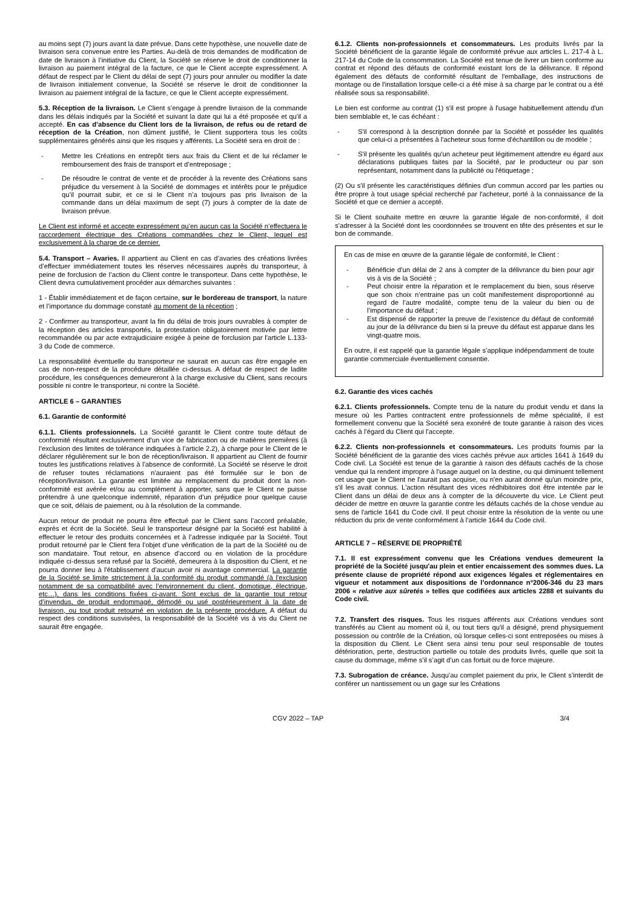au moins sept (7) jours avant la date prévue. Dans cette hypothèse, une nouvelle date de livraison sera convenue entre les Parties. Au-delà de trois demandes de modification de date de livraison à l’initiative du Client, la Société se réserve le droit de conditionner la livraison au paiement intégral de la facture, ce que le Client accepte expressément. A défaut de respect par le Client du délai de sept (7) jours pour annuler ou modifier la date de livraison initialement convenue, la Société se réserve le droit de conditionner la livraison au paiement intégral de la facture, ce que le Client accepte expressément.
5.3. Réception de la livraison. Le Client s’engage à prendre livraison de la commande dans les délais indiqués par la Société et suivant la date qui lui a été proposée et qu’il a accepté. En cas d’absence du Client lors de la livraison, de refus ou de retard de réception de la Création, non dûment justifié, le Client supportera tous les coûts supplémentaires générés ainsi que les risques y afférents. La Société sera en droit de :
- Mettre les Créations en entrepôt tiers aux frais du Client et de lui réclamer le remboursement des frais de transport et d’entreposage ;
- De résoudre le contrat de vente et de procéder à la revente des Créations sans préjudice du versement à la Société de dommages et intérêts pour le préjudice qu’il pourrait subir, et ce si le Client n’a toujours pas pris livraison de la commande dans un délai maximum de sept (7) jours à compter de la date de livraison prévue.
Le Client est informé et accepte expressément qu’en aucun cas la Société n’effectuera le raccordement électrique des Créations commandées chez le Client, lequel est exclusivement à la charge de ce dernier.
5.4. Transport – Avaries. Il appartient au Client en cas d’avaries des créations livrées d’effectuer immédiatement toutes les réserves nécessaires auprès du transporteur, à peine de forclusion de l’action du Client contre le transporteur. Dans cette hypothèse, le Client devra cumulativement procéder aux démarches suivantes :
1 - Établir immédiatement et de façon certaine, sur le bordereau de transport, la nature et l’importance du dommage constaté au moment de la réception ;
2 - Confirmer au transporteur, avant la fin du délai de trois jours ouvrables à compter de la réception des articles transportés, la protestation obligatoirement motivée par lettre recommandée ou par acte extrajudiciaire exigée à peine de forclusion par l'article L.133-3 du Code de commerce.
La responsabilité éventuelle du transporteur ne saurait en aucun cas être engagée en cas de non-respect de la procédure détaillée ci-dessus. A défaut de respect de ladite procédure, les conséquences demeureront à la charge exclusive du Client, sans recours possible ni contre le transporteur, ni contre la Société.
ARTICLE 6 – GARANTIES
6.1. Garantie de conformité
6.1.1. Clients professionnels. La Société garantit le Client contre toute défaut de conformité résultant exclusivement d’un vice de fabrication ou de matières premières (à l’exclusion des limites de tolérance indiquées à l’article 2.2), à charge pour le Client de le déclarer régulièrement sur le bon de réception/livraison. Il appartient au Client de fournir toutes les justifications relatives à l’absence de conformité. La Société se réserve le droit de refuser toutes réclamations n’auraient pas été formulée sur le bon de réception/livraison. La garantie est limitée au remplacement du produit dont la non-conformité est avérée et/ou au complément à apporter, sans que le Client ne puisse prétendre à une quelconque indemnité, réparation d’un préjudice pour quelque cause que ce soit, délais de paiement, ou à la résolution de la commande.
Aucun retour de produit ne pourra être effectué par le Client sans l’accord préalable, exprès et écrit de la Société. Seul le transporteur désigné par la Société est habilité à effectuer le retour des produits concernées et à l’adresse indiquée par la Société. Tout produit retourné par le Client fera l’objet d’une vérification de la part de la Société ou de son mandataire. Tout retour, en absence d’accord ou en violation de la procédure indiquée ci-dessus sera refusé par la Société, demeurera à la disposition du Client, et ne pourra donner lieu à l'établissement d’aucun avoir ni avantage commercial. La garantie de la Société se limite strictement à la conformité du produit commandé (à l’exclusion notamment de sa compatibilité avec l’environnement du client, domotique, électrique, etc…), dans les conditions fixées ci-avant. Sont exclus de la garantie tout retour d’invendus, de produit endommagé, démodé ou usé postérieurement à la date de livraison, ou tout produit retourné en violation de la présente procédure. A défaut du respect des conditions susvisées, la responsabilité de la Société vis à vis du Client ne saurait être engagée.
6.1.2. Clients non-professionnels et consommateurs. Les produits livrés par la Société bénéficient de la garantie légale de conformité prévue aux articles L. 217-4 à L. 217-14 du Code de la consommation. La Société est tenue de livrer un bien conforme au contrat et répond des défauts de conformité existant lors de la délivrance. Il répond également des défauts de conformité résultant de l'emballage, des instructions de montage ou de l'installation lorsque celle-ci a été mise à sa charge par le contrat ou a été réalisée sous sa responsabilité.
Le bien est conforme au contrat (1) s'il est propre à l'usage habituellement attendu d'un bien semblable et, le cas échéant :
- S'il correspond à la description donnée par la Société et posséder les qualités que celui-ci a présentées à l'acheteur sous forme d'échantillon ou de modèle ;
- S'il présente les qualités qu'un acheteur peut légitimement attendre eu égard aux déclarations publiques faites par la Société, par le producteur ou par son représentant, notamment dans la publicité ou l'étiquetage ;
(2) Ou s'il présente les caractéristiques définies d'un commun accord par les parties ou être propre à tout usage spécial recherché par l'acheteur, porté à la connaissance de la Société et que ce dernier a accepté.
Si le Client souhaite mettre en œuvre la garantie légale de non-conformité, il doit s’adresser à la Société dont les coordonnées se trouvent en tête des présentes et sur le bon de commande.
En cas de mise en œuvre de la garantie légale de conformité, le Client :
- Bénéficie d’un délai de 2 ans à compter de la délivrance du bien pour agir vis à vis de la Société ;
- Peut choisir entre la réparation et le remplacement du bien, sous réserve que son choix n’entraine pas un coût manifestement disproportionné au regard de l’autre modalité, compte tenu de la valeur du bien ou de l’importance du défaut ;
- Est dispensé de rapporter la preuve de l’existence du défaut de conformité au jour de la délivrance du bien si la preuve du défaut est apparue dans les vingt-quatre mois.
En outre, il est rappelé que la garantie légale s’applique indépendamment de toute garantie commerciale éventuellement consentie.
6.2. Garantie des vices cachés
6.2.1. Clients professionnels. Compte tenu de la nature du produit vendu et dans la mesure où les Parties contractent entre professionnels de même spécialité, il est formellement convenu que la Société sera exonéré de toute garantie à raison des vices cachés à l’égard du Client qui l’accepte.
6.2.2. Clients non-professionnels et consommateurs. Les produits fournis par la Société bénéficient de la garantie des vices cachés prévue aux articles 1641 à 1649 du Code civil. La Société est tenue de la garantie à raison des défauts cachés de la chose vendue qui la rendent impropre à l'usage auquel on la destine, ou qui diminuent tellement cet usage que le Client ne l'aurait pas acquise, ou n'en aurait donné qu'un moindre prix, s'il les avait connus. L'action résultant des vices rédhibitoires doit être intentée par le Client dans un délai de deux ans à compter de la découverte du vice. Le Client peut décider de mettre en œuvre la garantie contre les défauts cachés de la chose vendue au sens de l'article 1641 du Code civil. Il peut choisir entre la résolution de la vente ou une réduction du prix de vente conformément à l'article 1644 du Code civil.
ARTICLE 7 – RÉSERVE DE PROPRIÉTÉ
7.1. Il est expressément convenu que les Créations vendues demeurent la propriété de la Société jusqu'au plein et entier encaissement des sommes dues. La présente clause de propriété répond aux exigences légales et réglementaires en vigueur et notamment aux dispositions de l’ordonnance n°2006-346 du 23 mars 2006 « relative aux sûretés » telles que codifiées aux articles 2288 et suivants du Code civil.
7.2. Transfert des risques. Tous les risques afférents aux Créations vendues sont transférés au Client au moment où il, ou tout tiers qu'il a désigné, prend physiquement possession ou contrôle de la Création, où lorsque celles-ci sont entreposées ou mises à la disposition du Client. Le Client sera ainsi tenu pour seul responsable de toutes détérioration, perte, destruction partielle ou totale des produits livrés, quelle que soit la cause du dommage, même s’il s’agit d’un cas fortuit ou de force majeure.
7.3. Subrogation de créance. Jusqu’au complet paiement du prix, le Client s’interdit de conférer un nantissement ou un gage sur les Créations
CGV 2022 – TAP 3/4